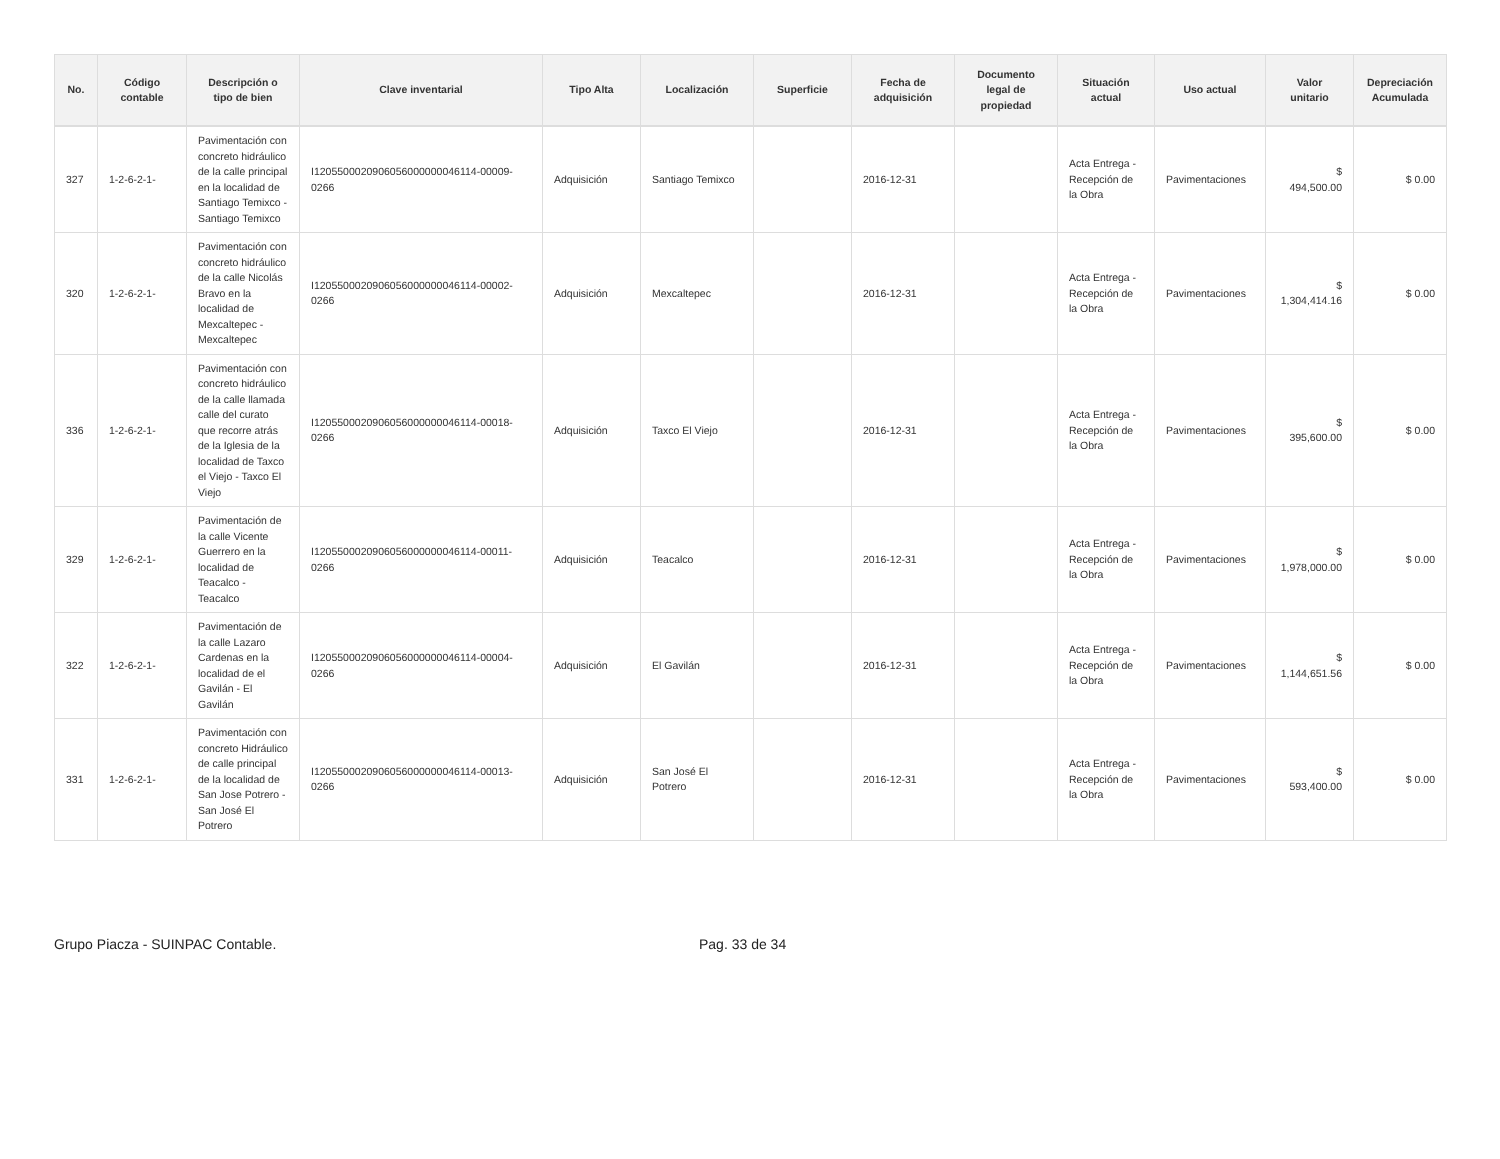| No. | Código contable | Descripción o tipo de bien | Clave inventarial | Tipo Alta | Localización | Superficie | Fecha de adquisición | Documento legal de propiedad | Situación actual | Uso actual | Valor unitario | Depreciación Acumulada |
| --- | --- | --- | --- | --- | --- | --- | --- | --- | --- | --- | --- | --- |
| 327 | 1-2-6-2-1- | Pavimentación con concreto hidráulico de la calle principal en la localidad de Santiago Temixco - Santiago Temixco | I1205500020906056000000046114-00009-0266 | Adquisición | Santiago Temixco | | 2016-12-31 | | Acta Entrega - Recepción de la Obra | Pavimentaciones | $ 494,500.00 | $ 0.00 |
| 320 | 1-2-6-2-1- | Pavimentación con concreto hidráulico de la calle Nicolás Bravo en la localidad de Mexcaltepec - Mexcaltepec | I1205500020906056000000046114-00002-0266 | Adquisición | Mexcaltepec | | 2016-12-31 | | Acta Entrega - Recepción de la Obra | Pavimentaciones | $ 1,304,414.16 | $ 0.00 |
| 336 | 1-2-6-2-1- | Pavimentación con concreto hidráulico de la calle llamada calle del curato que recorre atrás de la Iglesia de la localidad de Taxco el Viejo - Taxco El Viejo | I1205500020906056000000046114-00018-0266 | Adquisición | Taxco El Viejo | | 2016-12-31 | | Acta Entrega - Recepción de la Obra | Pavimentaciones | $ 395,600.00 | $ 0.00 |
| 329 | 1-2-6-2-1- | Pavimentación de la calle Vicente Guerrero en la localidad de Teacalco - Teacalco | I1205500020906056000000046114-00011-0266 | Adquisición | Teacalco | | 2016-12-31 | | Acta Entrega - Recepción de la Obra | Pavimentaciones | $ 1,978,000.00 | $ 0.00 |
| 322 | 1-2-6-2-1- | Pavimentación de la calle Lazaro Cardenas en la localidad de el Gavilán - El Gavilán | I1205500020906056000000046114-00004-0266 | Adquisición | El Gavilán | | 2016-12-31 | | Acta Entrega - Recepción de la Obra | Pavimentaciones | $ 1,144,651.56 | $ 0.00 |
| 331 | 1-2-6-2-1- | Pavimentación con concreto Hidráulico de calle principal de la localidad de San Jose Potrero - San José El Potrero | I1205500020906056000000046114-00013-0266 | Adquisición | San José El Potrero | | 2016-12-31 | | Acta Entrega - Recepción de la Obra | Pavimentaciones | $ 593,400.00 | $ 0.00 |
Grupo Piacza - SUINPAC Contable. Pag. 33 de 34